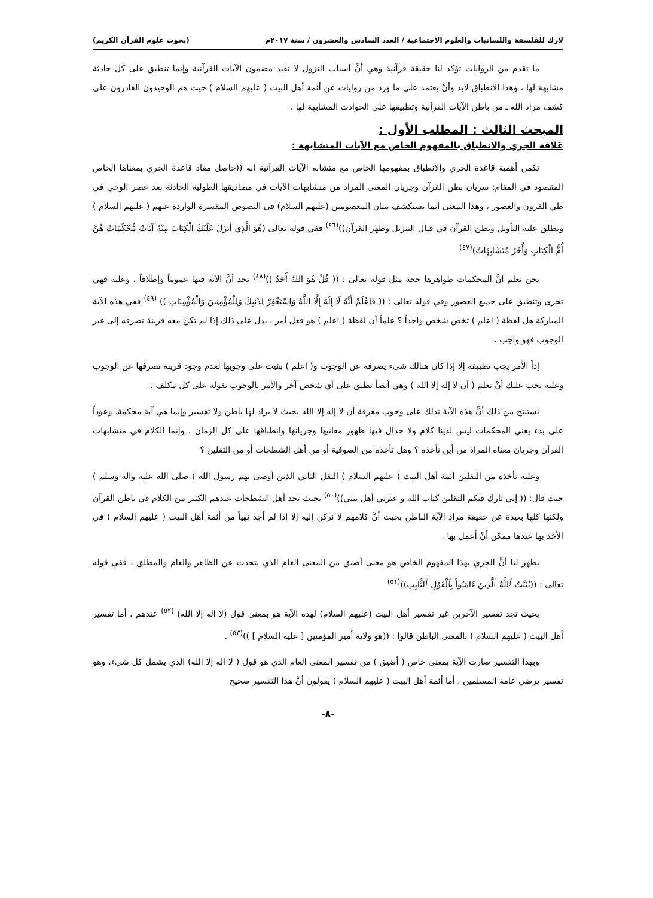لارك للفلسفة واللسانيات والعلوم الاجتماعية / العدد السادس والعشرون / سنة ٢٠١٧م (بحوث علوم القرآن الكريم)
ما تقدم من الروايات تؤكد لنا حقيقة قرآنية وهي أنَّ أسباب النزول لا تقيد مضمون الآيات القرآنية وإنما تنطبق على كل حادثة مشابهة لها ، وهذا الانطباق لابد وأنْ يعتمد على ما ورد من روايات عن أئمة أهل البيت ( عليهم السلام ) حيث هم الوحيدون القادرون على كشف مراد الله ـ من باطن الآيات القرآنية وتطبيقها على الحوادث المشابهة لها .
المبحث الثالث : المطلب الأول :
عَلاقة الجري والانطباق بالمفهوم الخاص مع الآيات المتشابهة :
تكمن أهمية قاعدة الجري والانطباق بمفهومها الخاص مع متشابه الآيات القرآنية انه ((حاصل مفاد قاعدة الجري بمعناها الخاص المقصود في المقام: سريان بطن القرآن وجريان المعنى المراد من متشابهات الآيات في مصاديقها الطولية الحادثة بعد عصر الوحي في طي القرون والعصور ، وهذا المعنى أنما يستكشف ببيان المعصومين (عليهم السلام) في النصوص المفسرة الواردة عنهم ( عليهم السلام ) ويطلق عليه التأويل وبطن القرآن في قبال التنزيل وظهر القرآن))<sup>(٤٦)</sup> ففي قوله تعالى (هُوَ الَّذِي أَنزَلَ عَلَيْكَ الْكِتَابَ مِنْهُ آيَاتٌ مُّحْكَمَاتٌ هُنَّ أُمُّ الْكِتَابِ وَأُخَرُ مُتَشَابِهَاتٌ)<sup>(٤٧)</sup>
نحن نعلم أنَّ المحكمات ظواهرها حجة مثل قوله تعالى : (( قُلْ هُوَ اللهُ أَحَدٌ ))<sup>(٤٨)</sup> نجد أنَّ الآية فيها عموماً وإطلاقاً ، وعليه فهي تجري وتنطبق على جميع العصور وفي قوله تعالى : (( فَاعْلَمْ أَنَّهُ لَا إِلَهَ إِلَّا اللَّهُ وَاسْتَغْفِرْ لِذَنبِكَ وَلِلْمُؤْمِنِينَ وَالْمُؤْمِنَاتِ )) <sup>(٤٩)</sup> ففي هذه الآية المباركة هل لفظة ( اعلم ) تخص شخص واحداً ؟ علماً أن لفظة ( اعلم ) هو فعل أمر ، يدل على ذلك إذا لم تكن معه قرينة تصرفه إلى غير الوجوب فهو واجب .
إذاً الأمر يجب تطبيقه إلا إذا كان هنالك شيء يصرفه عن الوجوب و( اعلم ) بقيت على وجوبها لعدم وجود قرينة تصرفها عن الوجوب وعليه يجب عليك أنْ تعلم ( أن لا إله إلا الله ) وهي أيضاً تطبق على أي شخص آخر والأمر بالوجوب نقوله على كل مكلف .
نستنتج من ذلك أنَّ هذه الآية تدلك على وجوب معرفة أن لا إله إلا الله بحيث لا يراد لها باطن ولا تفسير وإنما هي آية محكمة. وعوداً على بدء يعني المحكمات ليس لدينا كلام ولا جدال فيها ظهور معانيها وجريانها وانطباقها على كل الزمان ، وإنما الكلام في متشابهات القرآن وجريان معناه المراد من أين نأخذه ؟ وهل نأخذه من الصوفية أو من أهل الشطحات أو من الثقلين ؟
وعليه نأخذه من الثقلين أئمة أهل البيت ( عليهم السلام ) الثقل الثاني الذين أوصى بهم رسول الله ( صلى الله عليه واله وسلم ) حيث قال: (( إني تارك فيكم الثقلين كتاب الله و عترتي أهل بيتي))<sup>(٥٠)</sup> بحيث تجد أهل الشطحات عندهم الكثير من الكلام في باطن القرآن ولكنها كلها بعيدة عن حقيقة مراد الآية الباطن بحيث أنَّ كلامهم لا نركن إليه إلا إذا لم أجد نهياً من أئمة أهل البيت ( عليهم السلام ) في الأخذ بها عندها ممكن أنْ أعمل بها .
يظهر لنا أنَّ الجري بهذا المفهوم الخاص هو معنى أضيق من المعنى العام الذي يتحدث عن الظاهر والعام والمطلق ، ففي قوله تعالى : ((يُثَبِّتُ ٱللَّهُ ٱلَّذِينَ ءَامَنُواْ بِٱلْقَوْلِ ٱلثَّابِتِ))<sup>(٥١)</sup>
بحيث تجد تفسير الآخرين غير تفسير أهل البيت (عليهم السلام) لهذه الآية هو بمعنى قول (لا اله إلا الله) <sup>(٥٢)</sup> عندهم . أما تفسير أهل البيت ( عليهم السلام ) بالمعنى الباطن قالوا : ((هو ولاية أمير المؤمنين [ عليه السلام ] ))<sup>(٥٣)</sup> .
وبهذا التفسير صارت الآية بمعنى خاص ( أضيق ) من تفسير المعنى العام الذي هو قول ( لا اله إلا الله) الذي يشمل كل شيء، وهو تفسير يرضي عامة المسلمين ، أما أئمة أهل البيت ( عليهم السلام ) يقولون أنَّ هذا التفسير صحيح
-٨-